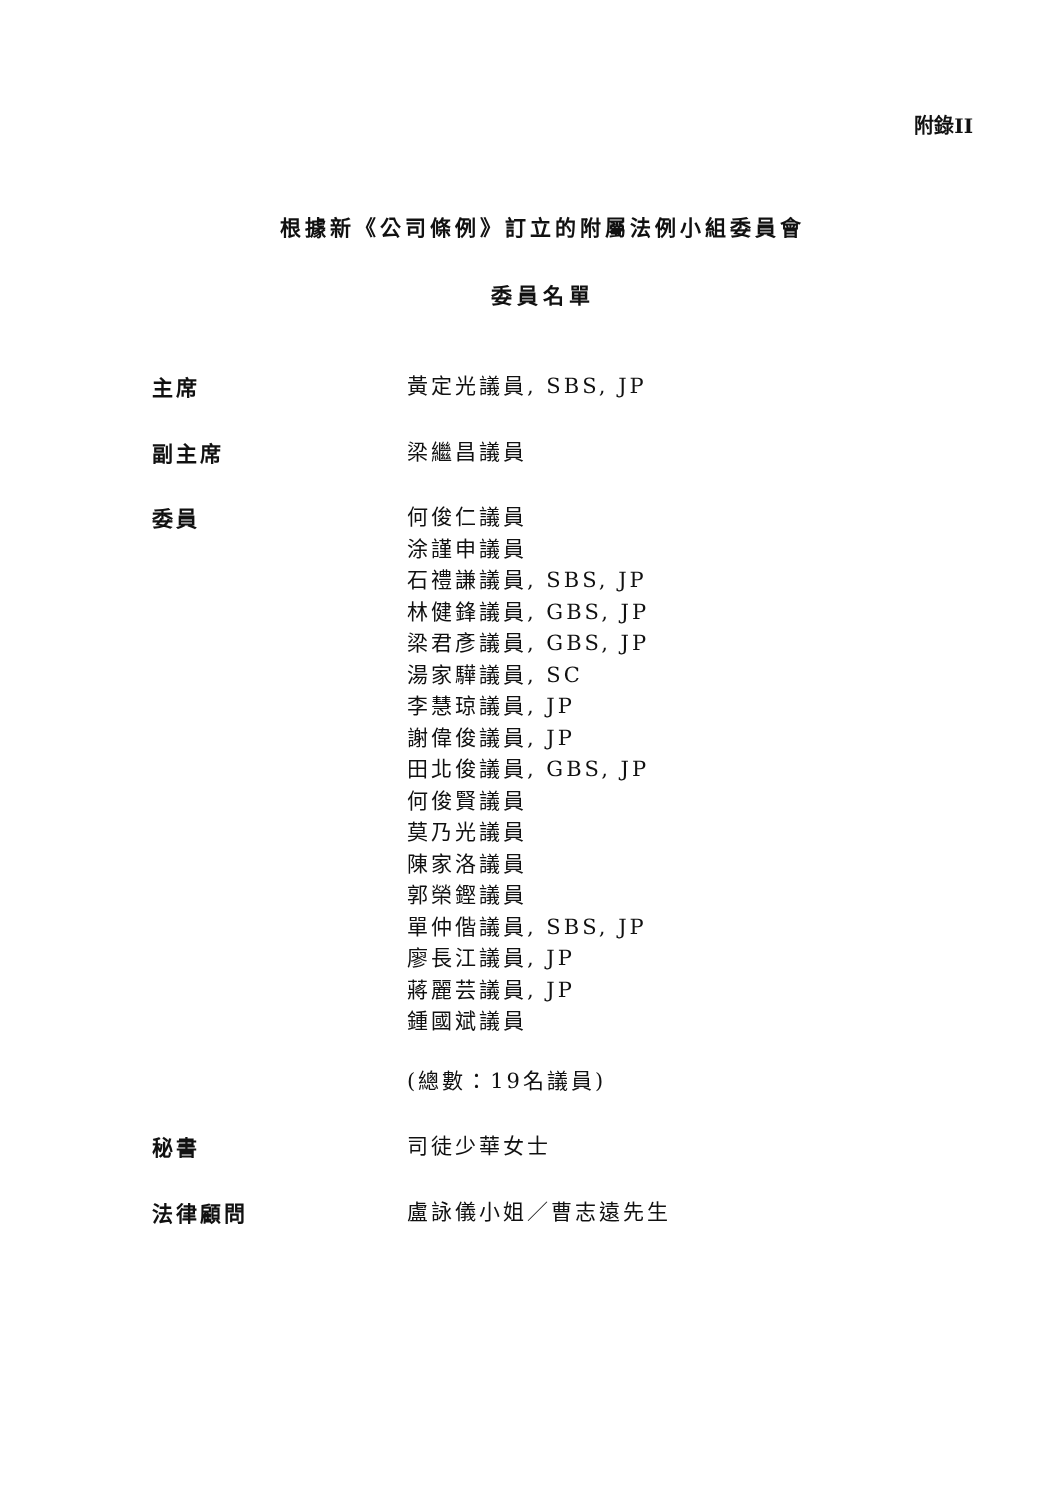附錄II
根據新《公司條例》訂立的附屬法例小組委員會
委員名單
主席
黃定光議員, SBS, JP
副主席
梁繼昌議員
委員
何俊仁議員
涂謹申議員
石禮謙議員, SBS, JP
林健鋒議員, GBS, JP
梁君彥議員, GBS, JP
湯家驊議員, SC
李慧琼議員, JP
謝偉俊議員, JP
田北俊議員, GBS, JP
何俊賢議員
莫乃光議員
陳家洛議員
郭榮鏗議員
單仲偕議員, SBS, JP
廖長江議員, JP
蔣麗芸議員, JP
鍾國斌議員
(總數：19名議員)
秘書
司徒少華女士
法律顧問
盧詠儀小姐／曹志遠先生